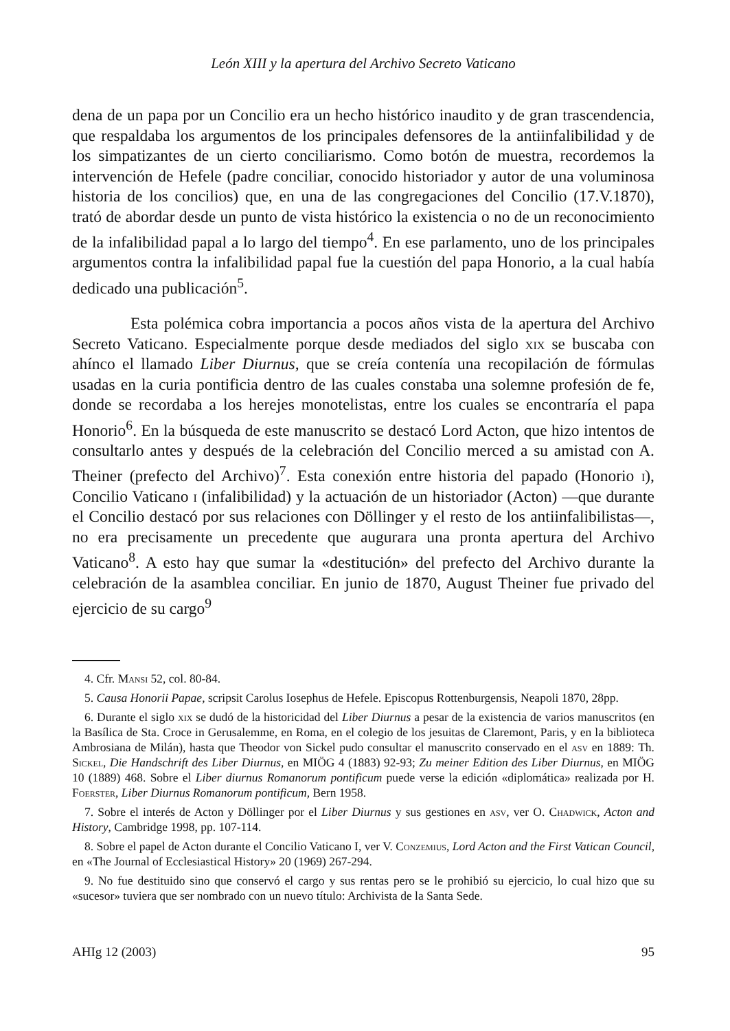León XIII y la apertura del Archivo Secreto Vaticano
dena de un papa por un Concilio era un hecho histórico inaudito y de gran trascendencia, que respaldaba los argumentos de los principales defensores de la antiinfalibilidad y de los simpatizantes de un cierto conciliarismo. Como botón de muestra, recordemos la intervención de Hefele (padre conciliar, conocido historiador y autor de una voluminosa historia de los concilios) que, en una de las congregaciones del Concilio (17.V.1870), trató de abordar desde un punto de vista histórico la existencia o no de un reconocimiento de la infalibilidad papal a lo largo del tiempo<sup>4</sup>. En ese parlamento, uno de los principales argumentos contra la infalibilidad papal fue la cuestión del papa Honorio, a la cual había dedicado una publicación<sup>5</sup>.
Esta polémica cobra importancia a pocos años vista de la apertura del Archivo Secreto Vaticano. Especialmente porque desde mediados del siglo xix se buscaba con ahínco el llamado Liber Diurnus, que se creía contenía una recopilación de fórmulas usadas en la curia pontificia dentro de las cuales constaba una solemne profesión de fe, donde se recordaba a los herejes monotelistas, entre los cuales se encontraría el papa Honorio<sup>6</sup>. En la búsqueda de este manuscrito se destacó Lord Acton, que hizo intentos de consultarlo antes y después de la celebración del Concilio merced a su amistad con A. Theiner (prefecto del Archivo)<sup>7</sup>. Esta conexión entre historia del papado (Honorio i), Concilio Vaticano i (infalibilidad) y la actuación de un historiador (Acton) —que durante el Concilio destacó por sus relaciones con Döllinger y el resto de los antiinfalibilistas—, no era precisamente un precedente que augurara una pronta apertura del Archivo Vaticano<sup>8</sup>. A esto hay que sumar la «destitución» del prefecto del Archivo durante la celebración de la asamblea conciliar. En junio de 1870, August Theiner fue privado del ejercicio de su cargo<sup>9</sup>
4. Cfr. Mansi 52, col. 80-84.
5. Causa Honorii Papae, scripsit Carolus Iosephus de Hefele. Episcopus Rottenburgensis, Neapoli 1870, 28pp.
6. Durante el siglo xix se dudó de la historicidad del Liber Diurnus a pesar de la existencia de varios manuscritos (en la Basílica de Sta. Croce in Gerusalemme, en Roma, en el colegio de los jesuitas de Claremont, Paris, y en la biblioteca Ambrosiana de Milán), hasta que Theodor von Sickel pudo consultar el manuscrito conservado en el asv en 1889: Th. Sickel, Die Handschrift des Liber Diurnus, en MIÖG 4 (1883) 92-93; Zu meiner Edition des Liber Diurnus, en MIÖG 10 (1889) 468. Sobre el Liber diurnus Romanorum pontificum puede verse la edición «diplomática» realizada por H. Foerster, Liber Diurnus Romanorum pontificum, Bern 1958.
7. Sobre el interés de Acton y Döllinger por el Liber Diurnus y sus gestiones en asv, ver O. Chadwick, Acton and History, Cambridge 1998, pp. 107-114.
8. Sobre el papel de Acton durante el Concilio Vaticano I, ver V. Conzemius, Lord Acton and the First Vatican Council, en «The Journal of Ecclesiastical History» 20 (1969) 267-294.
9. No fue destituido sino que conservó el cargo y sus rentas pero se le prohibió su ejercicio, lo cual hizo que su «sucesor» tuviera que ser nombrado con un nuevo título: Archivista de la Santa Sede.
AHIg 12 (2003) 95